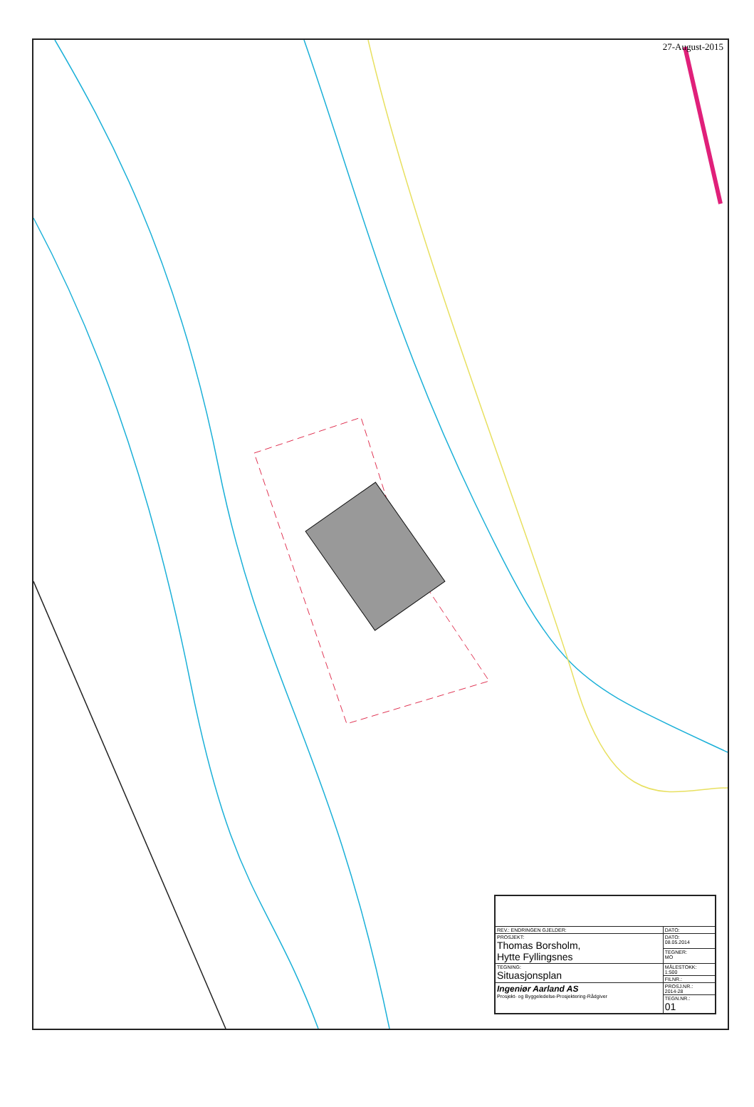27-August-2015
| REV.: ENDRINGEN GJELDER: | DATO: |
| PROSJEKT: Thomas Borsholm, Hytte Fyllingsnes | DATO: 08.05.2014 |
| | TEGNER: MO |
| TEGNING: Situasjonsplan | MÅLESTOKK: 1:500 |
| | FILNR.: |
| Ingeniør Aarland AS Prosjekt- og Byggeledelse-Prosjektering-Rådgiver | PROSJ.NR.: 2014-28 |
| | TEGN.NR.: 01 |